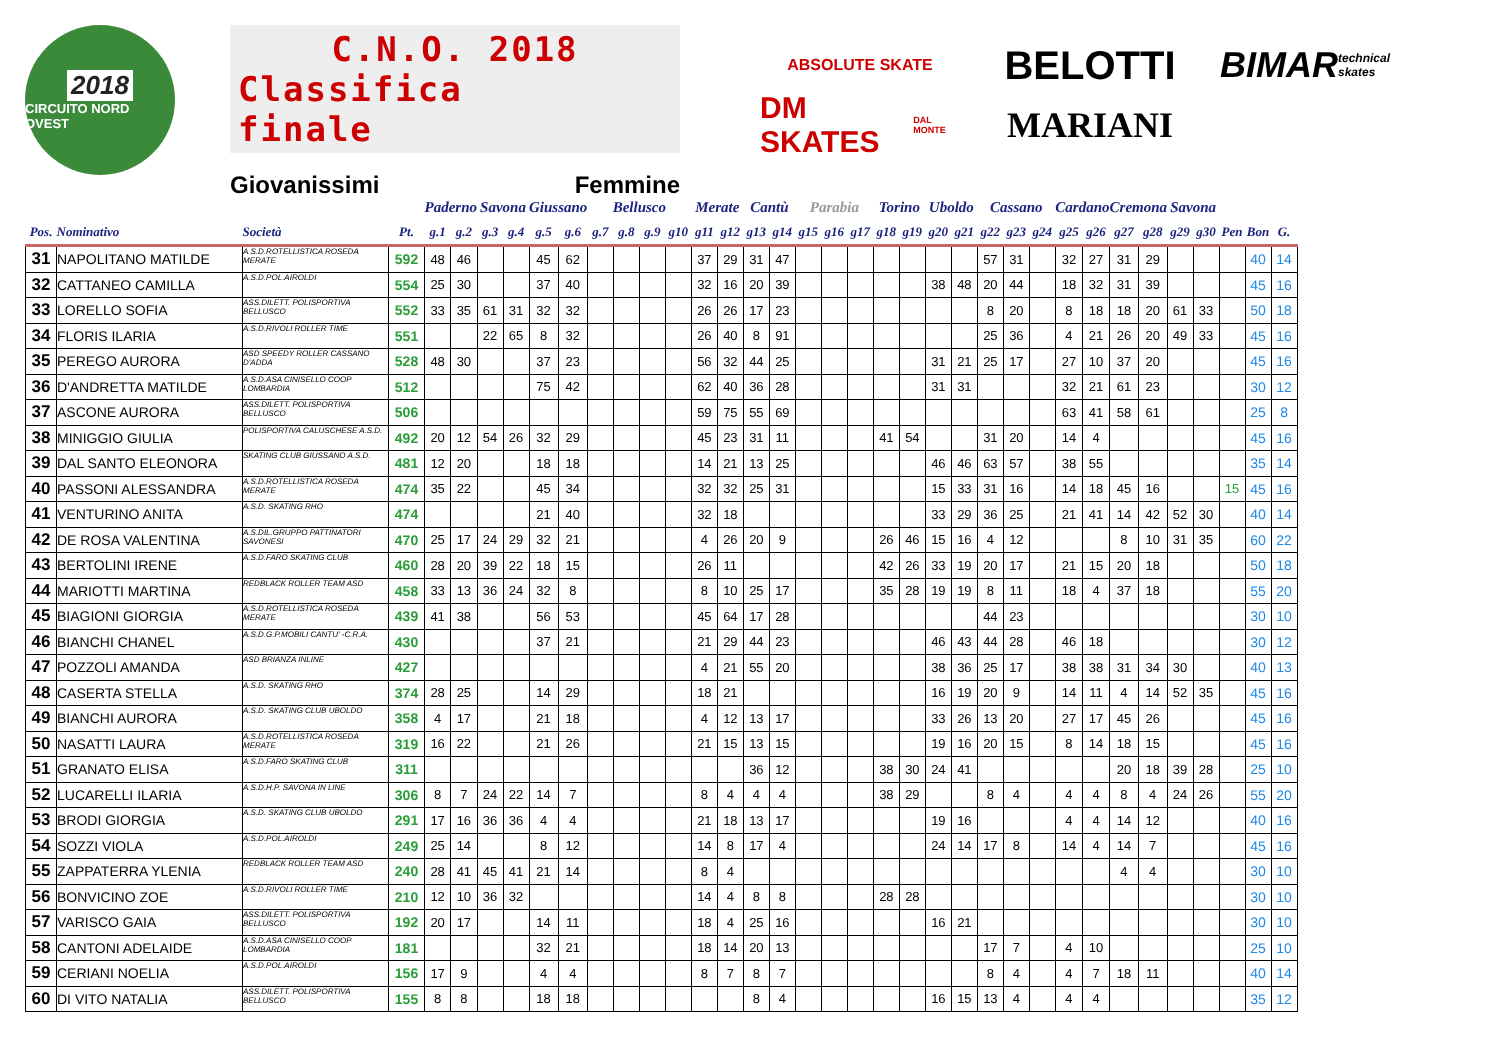2018
CIRCUITO NORD OVEST
C.N.O. 2018
Classifica finale
Giovanissimi Femmine
ABSOLUTE SKATE
BELOTTI
BIMAR technical skates
DM SKATES DAL MONTE
MARIANI
| | | | | Paderno | | Savona | | Giussano | | Bellusco | | | | Merate | | Cantù | | Parabia | | | Torino | | Uboldo | | Cassano | | | Cardano | | Cremona | | Savona | | | | |
| --- | --- | --- | --- | --- | --- | --- | --- | --- | --- | --- | --- | --- | --- | --- | --- | --- | --- | --- | --- | --- | --- | --- | --- | --- | --- | --- | --- | --- | --- | --- | --- | --- | --- | --- | --- | --- |
| Pos. | Nominativo | Società | Pt. | g.1 | g.2 | g.3 | g.4 | g.5 | g.6 | g.7 | g.8 | g.9 | g10 | g11 | g12 | g13 | g14 | g15 | g16 | g17 | g18 | g19 | g20 | g21 | g22 | g23 | g24 | g25 | g26 | g27 | g28 | g29 | g30 | Pen | Bon | G. |
| 31 | NAPOLITANO MATILDE | A.S.D.ROTELLISTICA ROSEDA MERATE | 592 | 48 | 46 | | | 45 | 62 | | | | | 37 | 29 | 31 | 47 | | | | | | | | 57 | 31 | | 32 | 27 | 31 | 29 | | | | 40 | 14 |
| 32 | CATTANEO CAMILLA | A.S.D.POL.AIROLDI | 554 | 25 | 30 | | | 37 | 40 | | | | | 32 | 16 | 20 | 39 | | | | | | 38 | 48 | 20 | 44 | | 18 | 32 | 31 | 39 | | | | 45 | 16 |
| 33 | LORELLO SOFIA | ASS.DILETT. POLISPORTIVA BELLUSCO | 552 | 33 | 35 | 61 | 31 | 32 | 32 | | | | | 26 | 26 | 17 | 23 | | | | | | | | 8 | 20 | | 8 | 18 | 18 | 20 | 61 | 33 | | 50 | 18 |
| 34 | FLORIS ILARIA | A.S.D.RIVOLI ROLLER TIME | 551 | | | 22 | 65 | 8 | 32 | | | | | 26 | 40 | 8 | 91 | | | | | | | | 25 | 36 | | 4 | 21 | 26 | 20 | 49 | 33 | | 45 | 16 |
| 35 | PEREGO AURORA | ASD SPEEDY ROLLER CASSANO D'ADDA | 528 | 48 | 30 | | | 37 | 23 | | | | | 56 | 32 | 44 | 25 | | | | | | 31 | 21 | 25 | 17 | | 27 | 10 | 37 | 20 | | | | 45 | 16 |
| 36 | D'ANDRETTA MATILDE | A.S.D.ASA CINISELLO COOP LOMBARDIA | 512 | | | | | 75 | 42 | | | | | 62 | 40 | 36 | 28 | | | | | | 31 | 31 | | | | 32 | 21 | 61 | 23 | | | | 30 | 12 |
| 37 | ASCONE AURORA | ASS.DILETT. POLISPORTIVA BELLUSCO | 506 | | | | | | | | | | | 59 | 75 | 55 | 69 | | | | | | | | | | | 63 | 41 | 58 | 61 | | | | 25 | 8 |
| 38 | MINIGGIO GIULIA | POLISPORTIVA CALUSCHESE A.S.D. | 492 | 20 | 12 | 54 | 26 | 32 | 29 | | | | | 45 | 23 | 31 | 11 | | | | 41 | 54 | | | 31 | 20 | | 14 | 4 | | | | | | 45 | 16 |
| 39 | DAL SANTO ELEONORA | SKATING CLUB GIUSSANO A.S.D. | 481 | 12 | 20 | | | 18 | 18 | | | | | 14 | 21 | 13 | 25 | | | | | | 46 | 46 | 63 | 57 | | 38 | 55 | | | | | | 35 | 14 |
| 40 | PASSONI ALESSANDRA | A.S.D.ROTELLISTICA ROSEDA MERATE | 474 | 35 | 22 | | | 45 | 34 | | | | | 32 | 32 | 25 | 31 | | | | | | 15 | 33 | 31 | 16 | | 14 | 18 | 45 | 16 | | | 15 | 45 | 16 |
| 41 | VENTURINO ANITA | A.S.D. SKATING RHO | 474 | | | | | 21 | 40 | | | | | 32 | 18 | | | | | | | | 33 | 29 | 36 | 25 | | 21 | 41 | 14 | 42 | 52 | 30 | | 40 | 14 |
| 42 | DE ROSA VALENTINA | A.S.DIL.GRUPPO PATTINATORI SAVONESI | 470 | 25 | 17 | 24 | 29 | 32 | 21 | | | | | 4 | 26 | 20 | 9 | | | | 26 | 46 | 15 | 16 | 4 | 12 | | | | 8 | 10 | 31 | 35 | | 60 | 22 |
| 43 | BERTOLINI IRENE | A.S.D.FARO SKATING CLUB | 460 | 28 | 20 | 39 | 22 | 18 | 15 | | | | | 26 | 11 | | | | | | 42 | 26 | 33 | 19 | 20 | 17 | | 21 | 15 | 20 | 18 | | | | 50 | 18 |
| 44 | MARIOTTI MARTINA | REDBLACK ROLLER TEAM ASD | 458 | 33 | 13 | 36 | 24 | 32 | 8 | | | | | 8 | 10 | 25 | 17 | | | | 35 | 28 | 19 | 19 | 8 | 11 | | 18 | 4 | 37 | 18 | | | | 55 | 20 |
| 45 | BIAGIONI GIORGIA | A.S.D.ROTELLISTICA ROSEDA MERATE | 439 | 41 | 38 | | | 56 | 53 | | | | | 45 | 64 | 17 | 28 | | | | | | | | 44 | 23 | | | | | | | | | 30 | 10 |
| 46 | BIANCHI CHANEL | A.S.D.G.P.MOBILI CANTU' -C.R.A. | 430 | | | | | 37 | 21 | | | | | 21 | 29 | 44 | 23 | | | | | | 46 | 43 | 44 | 28 | | 46 | 18 | | | | | | 30 | 12 |
| 47 | POZZOLI AMANDA | ASD BRIANZA INLINE | 427 | | | | | | | | | | | 4 | 21 | 55 | 20 | | | | | | 38 | 36 | 25 | 17 | | 38 | 38 | 31 | 34 | 30 | | | 40 | 13 |
| 48 | CASERTA STELLA | A.S.D. SKATING RHO | 374 | 28 | 25 | | | 14 | 29 | | | | | 18 | 21 | | | | | | | | 16 | 19 | 20 | 9 | | 14 | 11 | 4 | 14 | 52 | 35 | | 45 | 16 |
| 49 | BIANCHI AURORA | A.S.D. SKATING CLUB UBOLDO | 358 | 4 | 17 | | | 21 | 18 | | | | | 4 | 12 | 13 | 17 | | | | | | 33 | 26 | 13 | 20 | | 27 | 17 | 45 | 26 | | | | 45 | 16 |
| 50 | NASATTI LAURA | A.S.D.ROTELLISTICA ROSEDA MERATE | 319 | 16 | 22 | | | 21 | 26 | | | | | 21 | 15 | 13 | 15 | | | | | | 19 | 16 | 20 | 15 | | 8 | 14 | 18 | 15 | | | | 45 | 16 |
| 51 | GRANATO ELISA | A.S.D.FARO SKATING CLUB | 311 | | | | | | | | | | | | | 36 | 12 | | | | 38 | 30 | 24 | 41 | | | | | | 20 | 18 | 39 | 28 | | 25 | 10 |
| 52 | LUCARELLI ILARIA | A.S.D.H.P. SAVONA IN LINE | 306 | 8 | 7 | 24 | 22 | 14 | 7 | | | | | 8 | 4 | 4 | 4 | | | | 38 | 29 | | | 8 | 4 | | 4 | 4 | 8 | 4 | 24 | 26 | | 55 | 20 |
| 53 | BRODI GIORGIA | A.S.D. SKATING CLUB UBOLDO | 291 | 17 | 16 | 36 | 36 | 4 | 4 | | | | | 21 | 18 | 13 | 17 | | | | | | 19 | 16 | | | | 4 | 4 | 14 | 12 | | | | 40 | 16 |
| 54 | SOZZI VIOLA | A.S.D.POL.AIROLDI | 249 | 25 | 14 | | | 8 | 12 | | | | | 14 | 8 | 17 | 4 | | | | | | 24 | 14 | 17 | 8 | | 14 | 4 | 14 | 7 | | | | 45 | 16 |
| 55 | ZAPPATERRA YLENIA | REDBLACK ROLLER TEAM ASD | 240 | 28 | 41 | 45 | 41 | 21 | 14 | | | | | 8 | 4 | | | | | | | | | | | | | | | 4 | 4 | | | | 30 | 10 |
| 56 | BONVICINO ZOE | A.S.D.RIVOLI ROLLER TIME | 210 | 12 | 10 | 36 | 32 | | | | | | | 14 | 4 | 8 | 8 | | | | 28 | 28 | | | | | | | | | | | | | 30 | 10 |
| 57 | VARISCO GAIA | ASS.DILETT. POLISPORTIVA BELLUSCO | 192 | 20 | 17 | | | 14 | 11 | | | | | 18 | 4 | 25 | 16 | | | | | | 16 | 21 | | | | | | | | | | | 30 | 10 |
| 58 | CANTONI ADELAIDE | A.S.D.ASA CINISELLO COOP LOMBARDIA | 181 | | | | | 32 | 21 | | | | | 18 | 14 | 20 | 13 | | | | | | | | 17 | 7 | | 4 | 10 | | | | | | 25 | 10 |
| 59 | CERIANI NOELIA | A.S.D.POL.AIROLDI | 156 | 17 | 9 | | | 4 | 4 | | | | | 8 | 7 | 8 | 7 | | | | | | | | 8 | 4 | | 4 | 7 | 18 | 11 | | | | 40 | 14 |
| 60 | DI VITO NATALIA | ASS.DILETT. POLISPORTIVA BELLUSCO | 155 | 8 | 8 | | | 18 | 18 | | | | | | | 8 | 4 | | | | | | 16 | 15 | 13 | 4 | | 4 | 4 | | | | | | 35 | 12 |